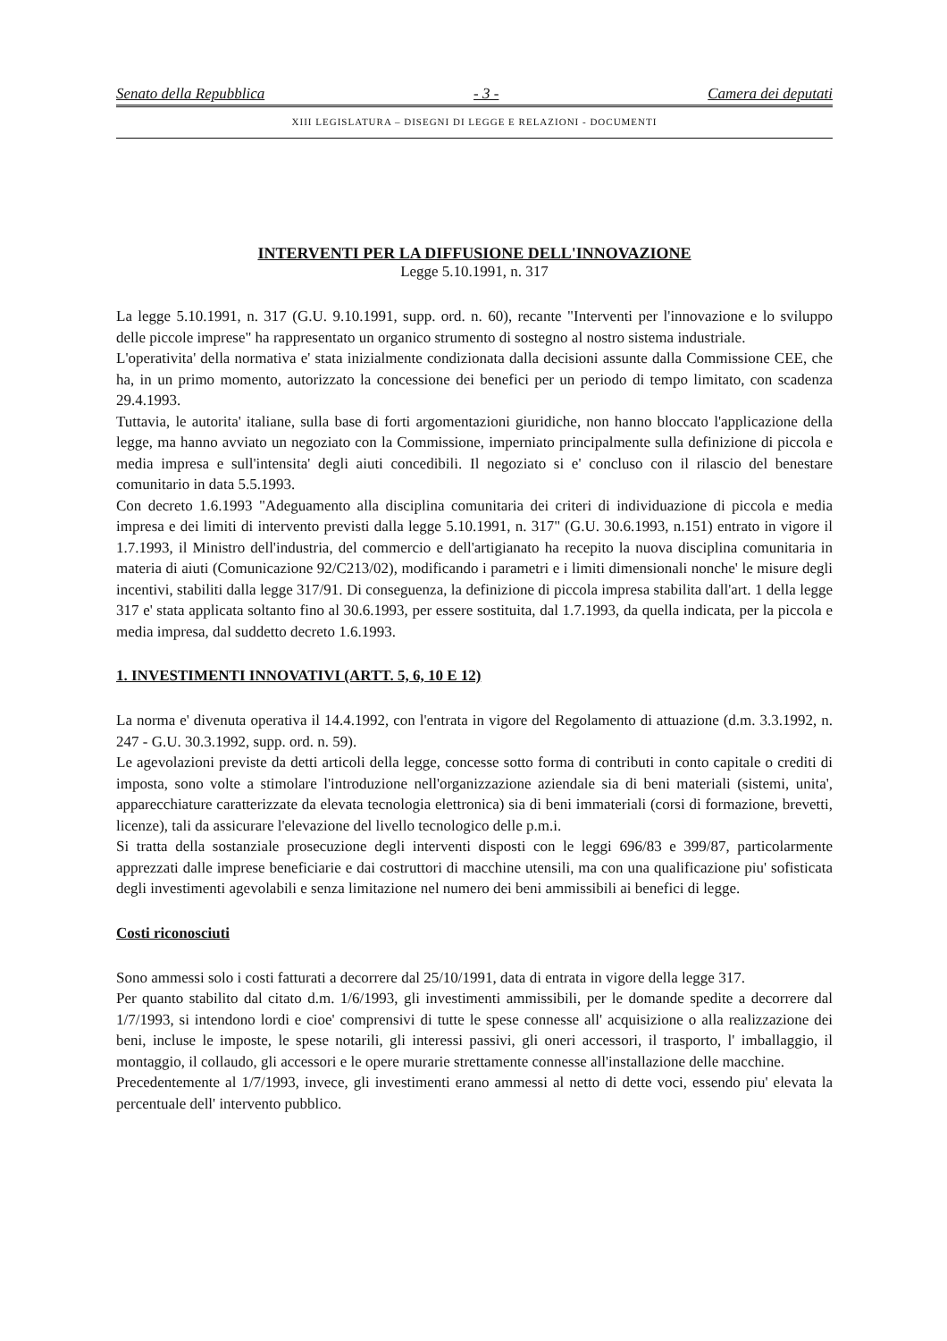Senato della Repubblica - 3 - Camera dei deputati
XIII LEGISLATURA – DISEGNI DI LEGGE E RELAZIONI - DOCUMENTI
INTERVENTI PER LA DIFFUSIONE DELL'INNOVAZIONE
Legge 5.10.1991, n. 317
La legge 5.10.1991, n. 317 (G.U. 9.10.1991, supp. ord. n. 60), recante "Interventi per l'innovazione e lo sviluppo delle piccole imprese" ha rappresentato un organico strumento di sostegno al nostro sistema industriale.
L'operativita' della normativa e' stata inizialmente condizionata dalla decisioni assunte dalla Commissione CEE, che ha, in un primo momento, autorizzato la concessione dei benefici per un periodo di tempo limitato, con scadenza 29.4.1993.
Tuttavia, le autorita' italiane, sulla base di forti argomentazioni giuridiche, non hanno bloccato l'applicazione della legge, ma hanno avviato un negoziato con la Commissione, imperniato principalmente sulla definizione di piccola e media impresa e sull'intensita' degli aiuti concedibili. Il negoziato si e' concluso con il rilascio del benestare comunitario in data 5.5.1993.
Con decreto 1.6.1993 "Adeguamento alla disciplina comunitaria dei criteri di individuazione di piccola e media impresa e dei limiti di intervento previsti dalla legge 5.10.1991, n. 317" (G.U. 30.6.1993, n.151) entrato in vigore il 1.7.1993, il Ministro dell'industria, del commercio e dell'artigianato ha recepito la nuova disciplina comunitaria in materia di aiuti (Comunicazione 92/C213/02), modificando i parametri e i limiti dimensionali nonche' le misure degli incentivi, stabiliti dalla legge 317/91. Di conseguenza, la definizione di piccola impresa stabilita dall'art. 1 della legge 317 e' stata applicata soltanto fino al 30.6.1993, per essere sostituita, dal 1.7.1993, da quella indicata, per la piccola e media impresa, dal suddetto decreto 1.6.1993.
1. INVESTIMENTI INNOVATIVI (ARTT. 5, 6, 10 E 12)
La norma e' divenuta operativa il 14.4.1992, con l'entrata in vigore del Regolamento di attuazione (d.m. 3.3.1992, n. 247 - G.U. 30.3.1992, supp. ord. n. 59).
Le agevolazioni previste da detti articoli della legge, concesse sotto forma di contributi in conto capitale o crediti di imposta, sono volte a stimolare l'introduzione nell'organizzazione aziendale sia di beni materiali (sistemi, unita', apparecchiature caratterizzate da elevata tecnologia elettronica) sia di beni immateriali (corsi di formazione, brevetti, licenze), tali da assicurare l'elevazione del livello tecnologico delle p.m.i.
Si tratta della sostanziale prosecuzione degli interventi disposti con le leggi 696/83 e 399/87, particolarmente apprezzati dalle imprese beneficiarie e dai costruttori di macchine utensili, ma con una qualificazione piu' sofisticata degli investimenti agevolabili e senza limitazione nel numero dei beni ammissibili ai benefici di legge.
Costi riconosciuti
Sono ammessi solo i costi fatturati a decorrere dal 25/10/1991, data di entrata in vigore della legge 317.
Per quanto stabilito dal citato d.m. 1/6/1993, gli investimenti ammissibili, per le domande spedite a decorrere dal 1/7/1993, si intendono lordi e cioe' comprensivi di tutte le spese connesse all' acquisizione o alla realizzazione dei beni, incluse le imposte, le spese notarili, gli interessi passivi, gli oneri accessori, il trasporto, l' imballaggio, il montaggio, il collaudo, gli accessori e le opere murarie strettamente connesse all'installazione delle macchine.
Precedentemente al 1/7/1993, invece, gli investimenti erano ammessi al netto di dette voci, essendo piu' elevata la percentuale dell' intervento pubblico.